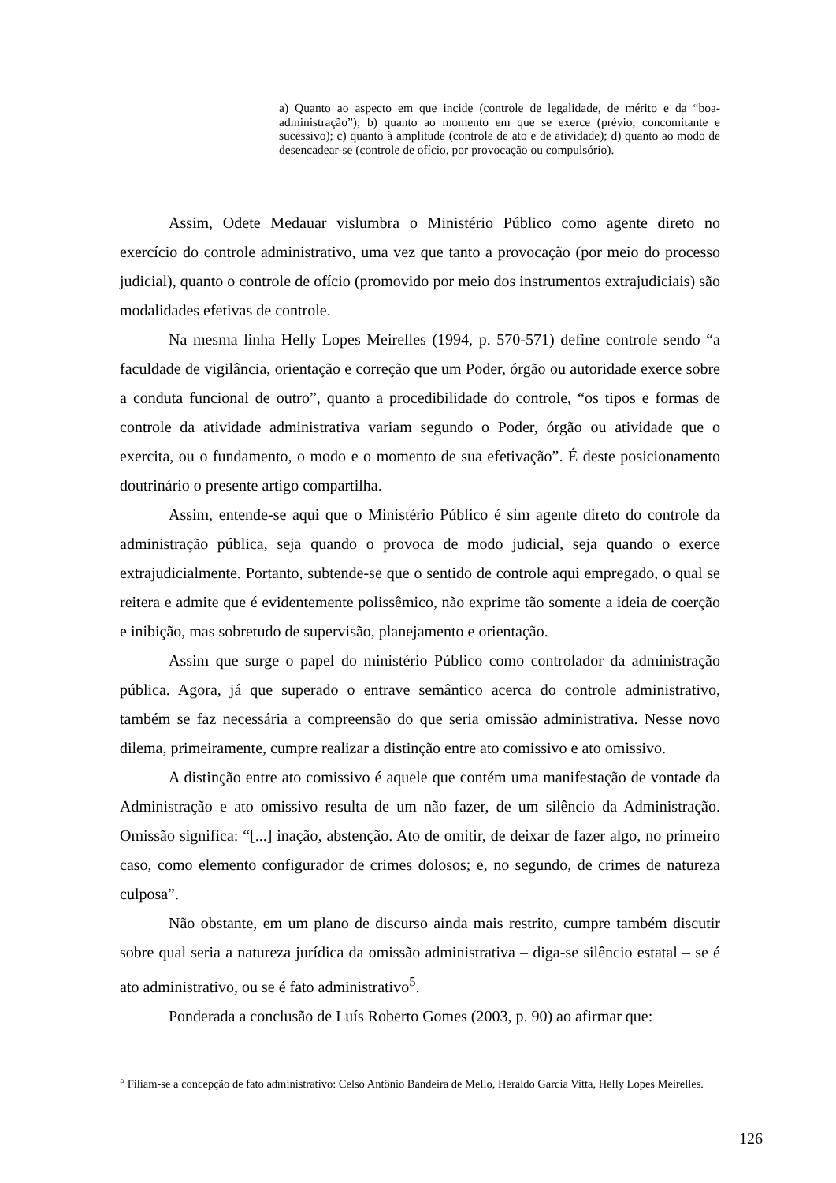a) Quanto ao aspecto em que incide (controle de legalidade, de mérito e da “boa-administração”); b) quanto ao momento em que se exerce (prévio, concomitante e sucessivo); c) quanto à amplitude (controle de ato e de atividade); d) quanto ao modo de desencadear-se (controle de ofício, por provocação ou compulsório).
Assim, Odete Medauar vislumbra o Ministério Público como agente direto no exercício do controle administrativo, uma vez que tanto a provocação (por meio do processo judicial), quanto o controle de ofício (promovido por meio dos instrumentos extrajudiciais) são modalidades efetivas de controle.
Na mesma linha Helly Lopes Meirelles (1994, p. 570-571) define controle sendo “a faculdade de vigilância, orientação e correção que um Poder, órgão ou autoridade exerce sobre a conduta funcional de outro”, quanto a procedibilidade do controle, “os tipos e formas de controle da atividade administrativa variam segundo o Poder, órgão ou atividade que o exercita, ou o fundamento, o modo e o momento de sua efetivação”. É deste posicionamento doutrinário o presente artigo compartilha.
Assim, entende-se aqui que o Ministério Público é sim agente direto do controle da administração pública, seja quando o provoca de modo judicial, seja quando o exerce extrajudicialmente. Portanto, subtende-se que o sentido de controle aqui empregado, o qual se reitera e admite que é evidentemente polissêmico, não exprime tão somente a ideia de coerção e inibição, mas sobretudo de supervisão, planejamento e orientação.
Assim que surge o papel do ministério Público como controlador da administração pública. Agora, já que superado o entrave semântico acerca do controle administrativo, também se faz necessária a compreensão do que seria omissão administrativa. Nesse novo dilema, primeiramente, cumpre realizar a distinção entre ato comissivo e ato omissivo.
A distinção entre ato comissivo é aquele que contém uma manifestação de vontade da Administração e ato omissivo resulta de um não fazer, de um silêncio da Administração. Omissão significa: “[...] inação, abstenção. Ato de omitir, de deixar de fazer algo, no primeiro caso, como elemento configurador de crimes dolosos; e, no segundo, de crimes de natureza culposa”.
Não obstante, em um plano de discurso ainda mais restrito, cumpre também discutir sobre qual seria a natureza jurídica da omissão administrativa – diga-se silêncio estatal – se é ato administrativo, ou se é fato administrativo<sup>5</sup>.
Ponderada a conclusão de Luís Roberto Gomes (2003, p. 90) ao afirmar que:
<sup>5</sup> Filiam-se a concepção de fato administrativo: Celso Antônio Bandeira de Mello, Heraldo Garcia Vitta, Helly Lopes Meirelles.
126